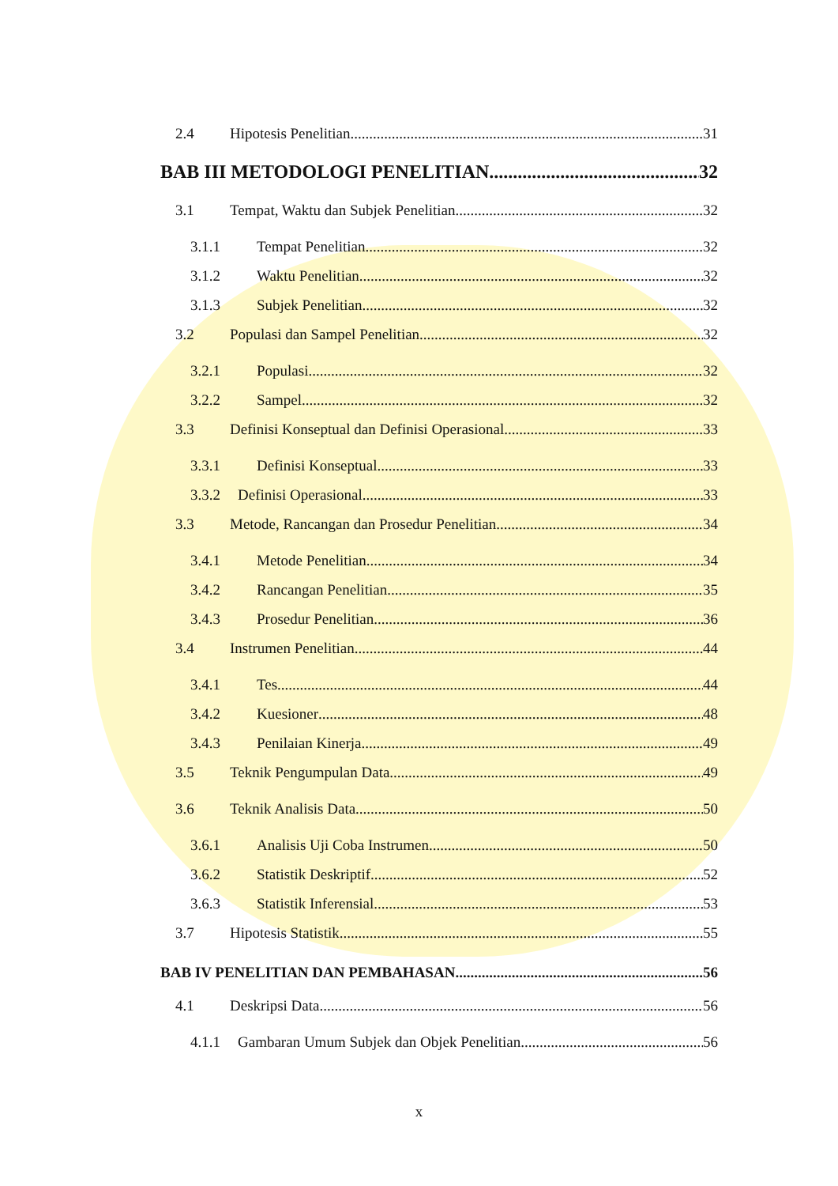2.4 Hipotesis Penelitian 31
BAB III METODOLOGI PENELITIAN 32
3.1 Tempat, Waktu dan Subjek Penelitian 32
3.1.1 Tempat Penelitian 32
3.1.2 Waktu Penelitian 32
3.1.3 Subjek Penelitian 32
3.2 Populasi dan Sampel Penelitian 32
3.2.1 Populasi 32
3.2.2 Sampel 32
3.3 Definisi Konseptual dan Definisi Operasional 33
3.3.1 Definisi Konseptual 33
3.3.2 Definisi Operasional 33
3.3 Metode, Rancangan dan Prosedur Penelitian 34
3.4.1 Metode Penelitian 34
3.4.2 Rancangan Penelitian 35
3.4.3 Prosedur Penelitian 36
3.4 Instrumen Penelitian 44
3.4.1 Tes 44
3.4.2 Kuesioner 48
3.4.3 Penilaian Kinerja 49
3.5 Teknik Pengumpulan Data 49
3.6 Teknik Analisis Data 50
3.6.1 Analisis Uji Coba Instrumen 50
3.6.2 Statistik Deskriptif 52
3.6.3 Statistik Inferensial 53
3.7 Hipotesis Statistik 55
BAB IV PENELITIAN DAN PEMBAHASAN 56
4.1 Deskripsi Data 56
4.1.1 Gambaran Umum Subjek dan Objek Penelitian 56
x